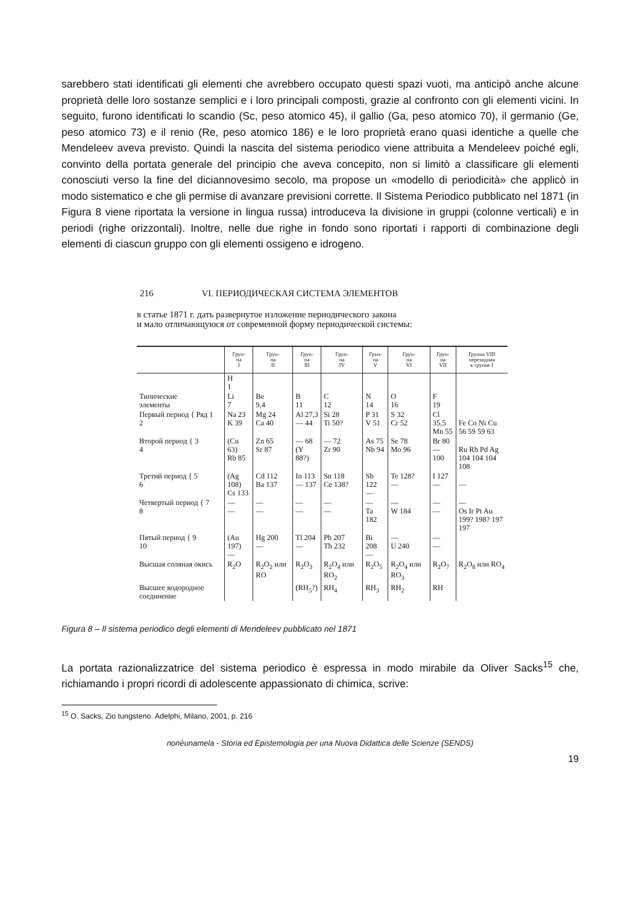sarebbero stati identificati gli elementi che avrebbero occupato questi spazi vuoti, ma anticipò anche alcune proprietà delle loro sostanze semplici e i loro principali composti, grazie al confronto con gli elementi vicini. In seguito, furono identificati lo scandio (Sc, peso atomico 45), il gallio (Ga, peso atomico 70), il germanio (Ge, peso atomico 73) e il renio (Re, peso atomico 186) e le loro proprietà erano quasi identiche a quelle che Mendeleev aveva previsto. Quindi la nascita del sistema periodico viene attribuita a Mendeleev poiché egli, convinto della portata generale del principio che aveva concepito, non si limitò a classificare gli elementi conosciuti verso la fine del diciannovesimo secolo, ma propose un «modello di periodicità» che applicò in modo sistematico e che gli permise di avanzare previsioni corrette. Il Sistema Periodico pubblicato nel 1871 (in Figura 8 viene riportata la versione in lingua russa) introduceva la divisione in gruppi (colonne verticali) e in periodi (righe orizzontali). Inoltre, nelle due righe in fondo sono riportati i rapporti di combinazione degli elementi di ciascun gruppo con gli elementi ossigeno e idrogeno.
216 VI. ПЕРИОДИЧЕСКАЯ СИСТЕМА ЭЛЕМЕНТОВ
в статье 1871 г. дать развернутое изложение периодического закона
и мало отличающуюся от современной форму периодической системы:
| | Груп- па I | Груп- па II | Груп- па III | Груп- па IV | Груп- па V | Груп- па VI | Груп- па VII | Группа VIII переходная к группе I |
| --- | --- | --- | --- | --- | --- | --- | --- | --- |
| | H 1 | | | | | | | |
| Типические элементы | Li 7 | Be 9,4 | B 11 | C 12 | N 14 | O 16 | F 19 | |
| Первый период { Ряд 1 2 | Na 23 K 39 | Mg 24 Ca 40 | Al 27,3 — 44 | Si 28 Ti 50? | P 31 V 51 | S 32 Cr 52 | Cl 35,5 Mn 55 | Fe Co Ni Cu 56 59 59 63 |
| Второй период { 3 4 | (Cu 63) Rb 85 | Zn 65 Sr 87 | — 68 (Y 88?) | — 72 Zr 90 | As 75 Nb 94 | Se 78 Mo 96 | Br 80 — 100 | Ru Rh Pd Ag 104 104 104 108 |
| Третий период { 5 6 | (Ag 108) Cs 133 | Cd 112 Ba 137 | In 113 — 137 | Sn 118 Ce 138? | Sb 122 — | Te 128? — | I 127 — | — |
| Четвертый период { 7 8 | — — | — — | — — | — — | — Ta 182 | — W 184 | — — | — Os Ir Pt Au 199? 198? 197 197 |
| Пятый период { 9 10 | (Au 197) — | Hg 200 — | Tl 204 — | Pb 207 Th 232 | Bi 208 — | — U 240 | — — | |
| Высшая соляная окись | R<sub>2</sub>O | R<sub>2</sub>O<sub>2</sub> или RO | R<sub>2</sub>O<sub>3</sub> | R<sub>2</sub>O<sub>4</sub> или RO<sub>2</sub> | R<sub>2</sub>O<sub>5</sub> | R<sub>2</sub>O<sub>4</sub> или RO<sub>3</sub> | R<sub>2</sub>O<sub>7</sub> | R<sub>2</sub>O<sub>8</sub> или RO<sub>4</sub> |
| Высшее водородное соединение | | | (RH<sub>5</sub>?) | RH<sub>4</sub> | RH<sub>3</sub> | RH<sub>2</sub> | RH | |
Figura 8 – Il sistema periodico degli elementi di Mendeleev pubblicato nel 1871
La portata razionalizzatrice del sistema periodico è espressa in modo mirabile da Oliver Sacks<sup>15</sup> che, richiamando i propri ricordi di adolescente appassionato di chimica, scrive:
<sup>15</sup> O. Sacks, Zio tungsteno. Adelphi, Milano, 2001, p. 216
nonèunamela - Storia ed Epistemologia per una Nuova Didattica delle Scienze (SENDS)
19